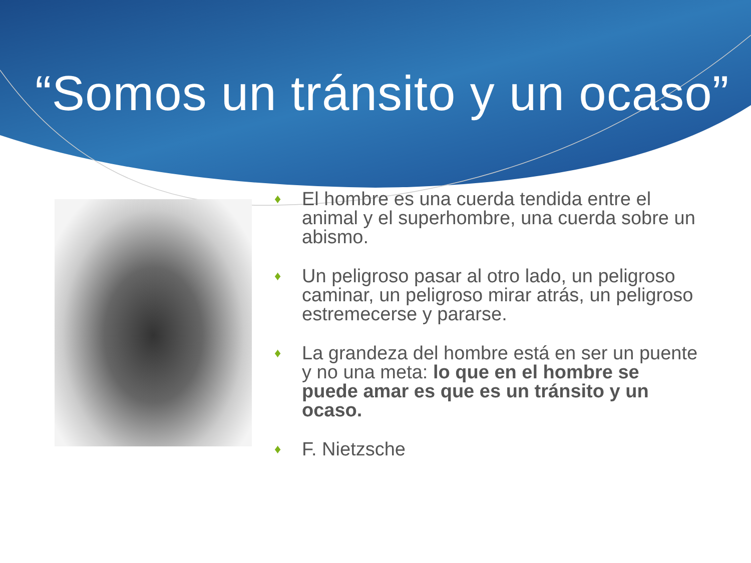“Somos un tránsito y un ocaso”
♦ El hombre es una cuerda tendida entre el animal y el superhombre, una cuerda sobre un abismo.
♦ Un peligroso pasar al otro lado, un peligroso caminar, un peligroso mirar atrás, un peligroso estremecerse y pararse.
♦ La grandeza del hombre está en ser un puente y no una meta: lo que en el hombre se puede amar es que es un tránsito y un ocaso.
♦ F. Nietzsche